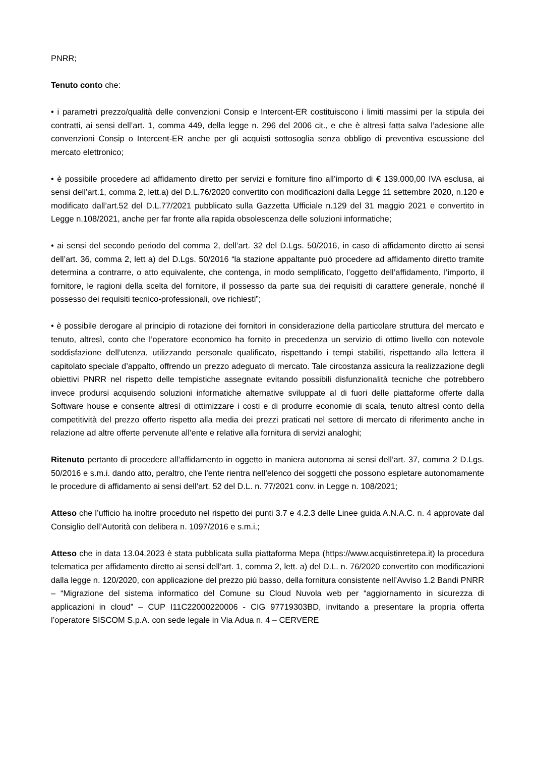PNRR;
Tenuto conto che:
• i parametri prezzo/qualità delle convenzioni Consip e Intercent-ER costituiscono i limiti massimi per la stipula dei contratti, ai sensi dell’art. 1, comma 449, della legge n. 296 del 2006 cit., e che è altresì fatta salva l’adesione alle convenzioni Consip o Intercent-ER anche per gli acquisti sottosoglia senza obbligo di preventiva escussione del mercato elettronico;
• è possibile procedere ad affidamento diretto per servizi e forniture fino all’importo di € 139.000,00 IVA esclusa, ai sensi dell’art.1, comma 2, lett.a) del D.L.76/2020 convertito con modificazioni dalla Legge 11 settembre 2020, n.120 e modificato dall’art.52 del D.L.77/2021 pubblicato sulla Gazzetta Ufficiale n.129 del 31 maggio 2021 e convertito in Legge n.108/2021, anche per far fronte alla rapida obsolescenza delle soluzioni informatiche;
• ai sensi del secondo periodo del comma 2, dell’art. 32 del D.Lgs. 50/2016, in caso di affidamento diretto ai sensi dell’art. 36, comma 2, lett a) del D.Lgs. 50/2016 “la stazione appaltante può procedere ad affidamento diretto tramite determina a contrarre, o atto equivalente, che contenga, in modo semplificato, l’oggetto dell’affidamento, l’importo, il fornitore, le ragioni della scelta del fornitore, il possesso da parte sua dei requisiti di carattere generale, nonché il possesso dei requisiti tecnico-professionali, ove richiesti”;
• è possibile derogare al principio di rotazione dei fornitori in considerazione della particolare struttura del mercato e tenuto, altresì, conto che l’operatore economico ha fornito in precedenza un servizio di ottimo livello con notevole soddisfazione dell’utenza, utilizzando personale qualificato, rispettando i tempi stabiliti, rispettando alla lettera il capitolato speciale d’appalto, offrendo un prezzo adeguato di mercato. Tale circostanza assicura la realizzazione degli obiettivi PNRR nel rispetto delle tempistiche assegnate evitando possibili disfunzionalità tecniche che potrebbero invece prodursi acquisendo soluzioni informatiche alternative sviluppate al di fuori delle piattaforme offerte dalla Software house e consente altresì di ottimizzare i costi e di produrre economie di scala, tenuto altresì conto della competitività del prezzo offerto rispetto alla media dei prezzi praticati nel settore di mercato di riferimento anche in relazione ad altre offerte pervenute all’ente e relative alla fornitura di servizi analoghi;
Ritenuto pertanto di procedere all’affidamento in oggetto in maniera autonoma ai sensi dell’art. 37, comma 2 D.Lgs. 50/2016 e s.m.i. dando atto, peraltro, che l’ente rientra nell’elenco dei soggetti che possono espletare autonomamente le procedure di affidamento ai sensi dell’art. 52 del D.L. n. 77/2021 conv. in Legge n. 108/2021;
Atteso che l’ufficio ha inoltre proceduto nel rispetto dei punti 3.7 e 4.2.3 delle Linee guida A.N.A.C. n. 4 approvate dal Consiglio dell’Autorità con delibera n. 1097/2016 e s.m.i.;
Atteso che in data 13.04.2023 è stata pubblicata sulla piattaforma Mepa (https://www.acquistinretepa.it) la procedura telematica per affidamento diretto ai sensi dell’art. 1, comma 2, lett. a) del D.L. n. 76/2020 convertito con modificazioni dalla legge n. 120/2020, con applicazione del prezzo più basso, della fornitura consistente nell’Avviso 1.2 Bandi PNRR – “Migrazione del sistema informatico del Comune su Cloud Nuvola web per “aggiornamento in sicurezza di applicazioni in cloud” – CUP I11C22000220006 - CIG 97719303BD, invitando a presentare la propria offerta l’operatore SISCOM S.p.A. con sede legale in Via Adua n. 4 – CERVERE